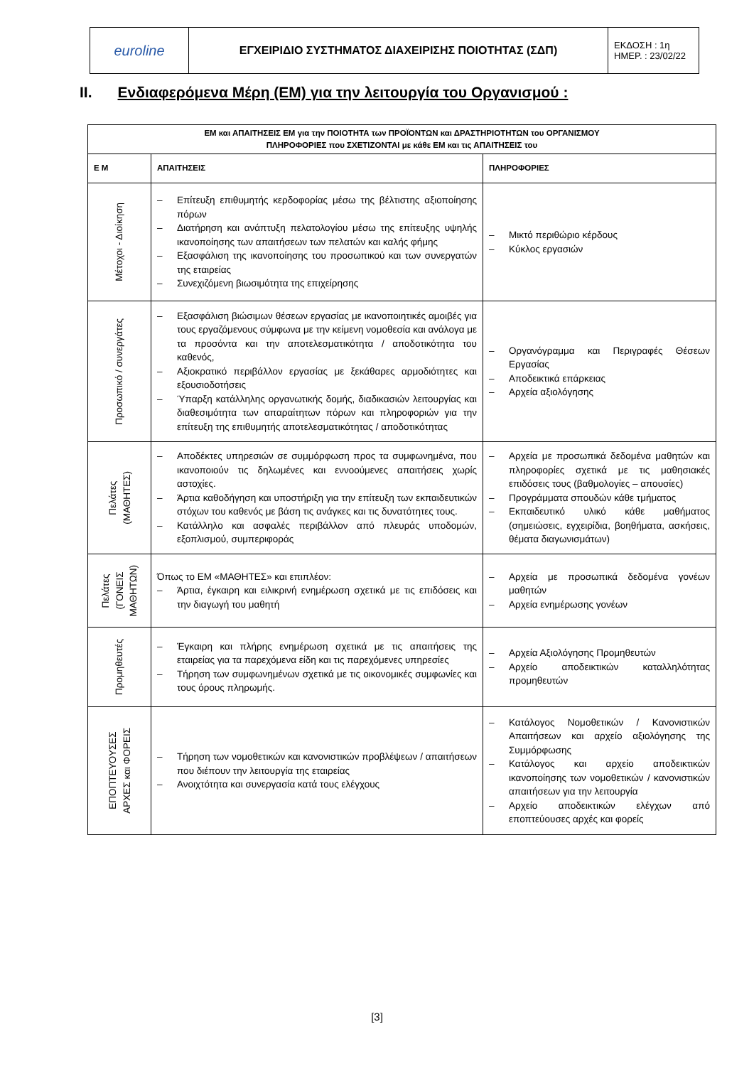| euroline | ΕΓΧΕΙΡΙΔΙΟ ΣΥΣΤΗΜΑΤΟΣ ΔΙΑΧΕΙΡΙΣΗΣ ΠΟΙΟΤΗΤΑΣ (ΣΔΠ) | ΕΚΔΟΣΗ : 1η ΗΜΕΡ. : 23/02/22 |
II. Ενδιαφερόμενα Μέρη (ΕΜ) για την λειτουργία του Οργανισμού :
| ΕΜ και ΑΠΑΙΤΗΣΕΙΣ ΕΜ για την ΠΟΙΟΤΗΤΑ των ΠΡΟΪΟΝΤΩΝ και ΔΡΑΣΤΗΡΙΟΤΗΤΩΝ του ΟΡΓΑΝΙΣΜΟΥ ΠΛΗΡΟΦΟΡΙΕΣ που ΣΧΕΤΙΖΟΝΤΑΙ με κάθε ΕΜ και τις ΑΠΑΙΤΗΣΕΙΣ του | | |
| --- | --- | --- |
| Ε Μ | ΑΠΑΙΤΗΣΕΙΣ | ΠΛΗΡΟΦΟΡΙΕΣ |
| Μέτοχοι - Διοίκηση | – Επίτευξη επιθυμητής κερδοφορίας μέσω της βέλτιστης αξιοποίησης πόρων – Διατήρηση και ανάπτυξη πελατολογίου μέσω της επίτευξης υψηλής ικανοποίησης των απαιτήσεων των πελατών και καλής φήμης – Εξασφάλιση της ικανοποίησης του προσωπικού και των συνεργατών της εταιρείας – Συνεχιζόμενη βιωσιμότητα της επιχείρησης | – Μικτό περιθώριο κέρδους – Κύκλος εργασιών |
| Προσωπικό / συνεργάτες | – Εξασφάλιση βιώσιμων θέσεων εργασίας με ικανοποιητικές αμοιβές για τους εργαζόμενους σύμφωνα με την κείμενη νομοθεσία και ανάλογα με τα προσόντα και την αποτελεσματικότητα / αποδοτικότητα του καθενός, – Αξιοκρατικό περιβάλλον εργασίας με ξεκάθαρες αρμοδιότητες και εξουσιοδοτήσεις – Ύπαρξη κατάλληλης οργανωτικής δομής, διαδικασιών λειτουργίας και διαθεσιμότητα των απαραίτητων πόρων και πληροφοριών για την επίτευξη της επιθυμητής αποτελεσματικότητας / αποδοτικότητας | – Οργανόγραμμα και Περιγραφές Θέσεων Εργασίας – Αποδεικτικά επάρκειας – Αρχεία αξιολόγησης |
| Πελάτες (ΜΑΘΗΤΕΣ) | – Αποδέκτες υπηρεσιών σε συμμόρφωση προς τα συμφωνημένα, που ικανοποιούν τις δηλωμένες και εννοούμενες απαιτήσεις χωρίς αστοχίες. – Άρτια καθοδήγηση και υποστήριξη για την επίτευξη των εκπαιδευτικών στόχων του καθενός με βάση τις ανάγκες και τις δυνατότητες τους. – Κατάλληλο και ασφαλές περιβάλλον από πλευράς υποδομών, εξοπλισμού, συμπεριφοράς | – Αρχεία με προσωπικά δεδομένα μαθητών και πληροφορίες σχετικά με τις μαθησιακές επιδόσεις τους (βαθμολογίες – απουσίες) – Προγράμματα σπουδών κάθε τμήματος – Εκπαιδευτικό υλικό κάθε μαθήματος (σημειώσεις, εγχειρίδια, βοηθήματα, ασκήσεις, θέματα διαγωνισμάτων) |
| Πελάτες (ΓΟΝΕΙΣ ΜΑΘΗΤΩΝ) | Όπως το ΕΜ «ΜΑΘΗΤΕΣ» και επιπλέον: – Άρτια, έγκαιρη και ειλικρινή ενημέρωση σχετικά με τις επιδόσεις και την διαγωγή του μαθητή | – Αρχεία με προσωπικά δεδομένα γονέων μαθητών – Αρχεία ενημέρωσης γονέων |
| Προμηθευτές | – Έγκαιρη και πλήρης ενημέρωση σχετικά με τις απαιτήσεις της εταιρείας για τα παρεχόμενα είδη και τις παρεχόμενες υπηρεσίες – Τήρηση των συμφωνημένων σχετικά με τις οικονομικές συμφωνίες και τους όρους πληρωμής. | – Αρχεία Αξιολόγησης Προμηθευτών – Αρχείο αποδεικτικών καταλληλότητας προμηθευτών |
| ΕΠΟΠΤΕΥΟΥΣΕΣ ΑΡΧΕΣ και ΦΟΡΕΙΣ | – Τήρηση των νομοθετικών και κανονιστικών προβλέψεων / απαιτήσεων που διέπουν την λειτουργία της εταιρείας – Ανοιχτότητα και συνεργασία κατά τους ελέγχους | – Κατάλογος Νομοθετικών / Κανονιστικών Απαιτήσεων και αρχείο αξιολόγησης της Συμμόρφωσης – Κατάλογος και αρχείο αποδεικτικών ικανοποίησης των νομοθετικών / κανονιστικών απαιτήσεων για την λειτουργία – Αρχείο αποδεικτικών ελέγχων από εποπτεύουσες αρχές και φορείς |
[3]